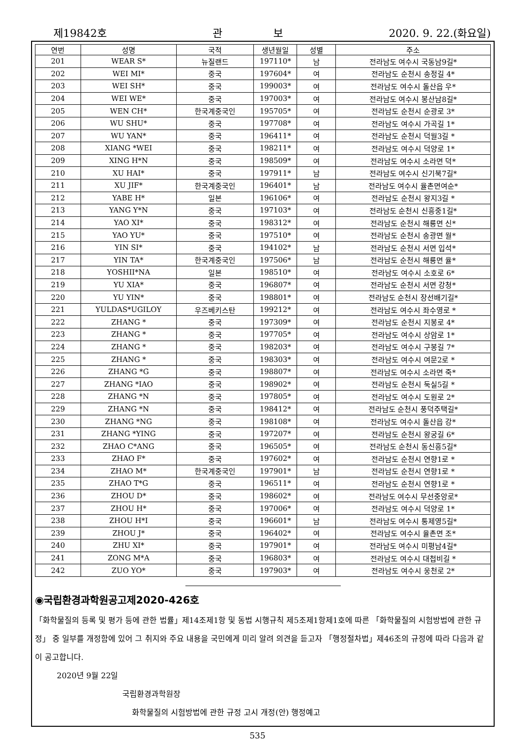제19842호 관 보 2020. 9. 22.(화요일)
| 연번 | 성명 | 국적 | 생년월일 | 성별 | 주소 |
| --- | --- | --- | --- | --- | --- |
| 201 | WEAR S* | 뉴질랜드 | 197110* | 남 | 전라남도 여수시 국동남9길* |
| 202 | WEI MI* | 중국 | 197604* | 여 | 전라남도 순천시 송정길 4* |
| 203 | WEI SH* | 중국 | 199003* | 여 | 전라남도 여수시 돌산읍 우* |
| 204 | WEI WE* | 중국 | 197003* | 여 | 전라남도 여수시 봉산남8길* |
| 205 | WEN CH* | 한국계중국인 | 195705* | 여 | 전라남도 순천시 순광로 3* |
| 206 | WU SHU* | 중국 | 197708* | 여 | 전라남도 여수시 가곡길 1* |
| 207 | WU YAN* | 중국 | 196411* | 여 | 전라남도 순천시 덕월3길 * |
| 208 | XIANG *WEI | 중국 | 198211* | 여 | 전라남도 여수시 덕양로 1* |
| 209 | XING H*N | 중국 | 198509* | 여 | 전라남도 여수시 소라면 덕* |
| 210 | XU HAI* | 중국 | 197911* | 남 | 전라남도 여수시 신기북7길* |
| 211 | XU JIF* | 한국계중국인 | 196401* | 남 | 전라남도 여수시 율촌면여순* |
| 212 | YABE H* | 일본 | 196106* | 여 | 전라남도 순천시 왕지3길 * |
| 213 | YANG Y*N | 중국 | 197103* | 여 | 전라남도 순천시 신흥중1길* |
| 214 | YAO XI* | 중국 | 198312* | 여 | 전라남도 순천시 해룡면 신* |
| 215 | YAO YU* | 중국 | 197510* | 여 | 전라남도 순천시 송광면 월* |
| 216 | YIN SI* | 중국 | 194102* | 남 | 전라남도 순천시 서면 입석* |
| 217 | YIN TA* | 한국계중국인 | 197506* | 남 | 전라남도 순천시 해룡면 율* |
| 218 | YOSHII*NA | 일본 | 198510* | 여 | 전라남도 여수시 소호로 6* |
| 219 | YU XIA* | 중국 | 196807* | 여 | 전라남도 순천시 서면 강청* |
| 220 | YU YIN* | 중국 | 198801* | 여 | 전라남도 순천시 장선배기길* |
| 221 | YULDAS*UGILOY | 우즈베키스탄 | 199212* | 여 | 전라남도 여수시 좌수영로 * |
| 222 | ZHANG * | 중국 | 197309* | 여 | 전라남도 순천시 지봉로 4* |
| 223 | ZHANG * | 중국 | 197705* | 여 | 전라남도 여수시 상암로 1* |
| 224 | ZHANG * | 중국 | 198203* | 여 | 전라남도 여수시 구봉길 7* |
| 225 | ZHANG * | 중국 | 198303* | 여 | 전라남도 여수시 여문2로 * |
| 226 | ZHANG *G | 중국 | 198807* | 여 | 전라남도 여수시 소라면 죽* |
| 227 | ZHANG *IAO | 중국 | 198902* | 여 | 전라남도 순천시 둑실5길 * |
| 228 | ZHANG *N | 중국 | 197805* | 여 | 전라남도 여수시 도원로 2* |
| 229 | ZHANG *N | 중국 | 198412* | 여 | 전라남도 순천시 풍덕주택길* |
| 230 | ZHANG *NG | 중국 | 198108* | 여 | 전라남도 여수시 돌산읍 강* |
| 231 | ZHANG *YING | 중국 | 197207* | 여 | 전라남도 순천시 왕궁길 6* |
| 232 | ZHAO C*ANG | 중국 | 196505* | 여 | 전라남도 순천시 동신흥5길* |
| 233 | ZHAO F* | 중국 | 197602* | 여 | 전라남도 순천시 연향1로 * |
| 234 | ZHAO M* | 한국계중국인 | 197901* | 남 | 전라남도 순천시 연향1로 * |
| 235 | ZHAO T*G | 중국 | 196511* | 여 | 전라남도 순천시 연향1로 * |
| 236 | ZHOU D* | 중국 | 198602* | 여 | 전라남도 여수시 무선중앙로* |
| 237 | ZHOU H* | 중국 | 197006* | 여 | 전라남도 여수시 덕양로 1* |
| 238 | ZHOU H*I | 중국 | 196601* | 남 | 전라남도 여수시 통제영5길* |
| 239 | ZHOU J* | 중국 | 196402* | 여 | 전라남도 여수시 율촌면 조* |
| 240 | ZHU XI* | 중국 | 197901* | 여 | 전라남도 여수시 미평남4길* |
| 241 | ZONG M*A | 중국 | 196803* | 여 | 전라남도 여수시 대첩비길 * |
| 242 | ZUO YO* | 중국 | 197903* | 여 | 전라남도 여수시 웅천로 2* |
◉국립환경과학원공고제2020-426호
「화학물질의 등록 및 평가 등에 관한 법률」제14조제1항 및 동법 시행규칙 제5조제1항제1호에 따른 「화학물질의 시험방법에 관한 규정」 중 일부를 개정함에 있어 그 취지와 주요 내용을 국민에게 미리 알려 의견을 듣고자 「행정절차법」제46조의 규정에 따라 다음과 같이 공고합니다.
2020년 9월 22일
국립환경과학원장
화학물질의 시험방법에 관한 규정 고시 개정(안) 행정예고
535